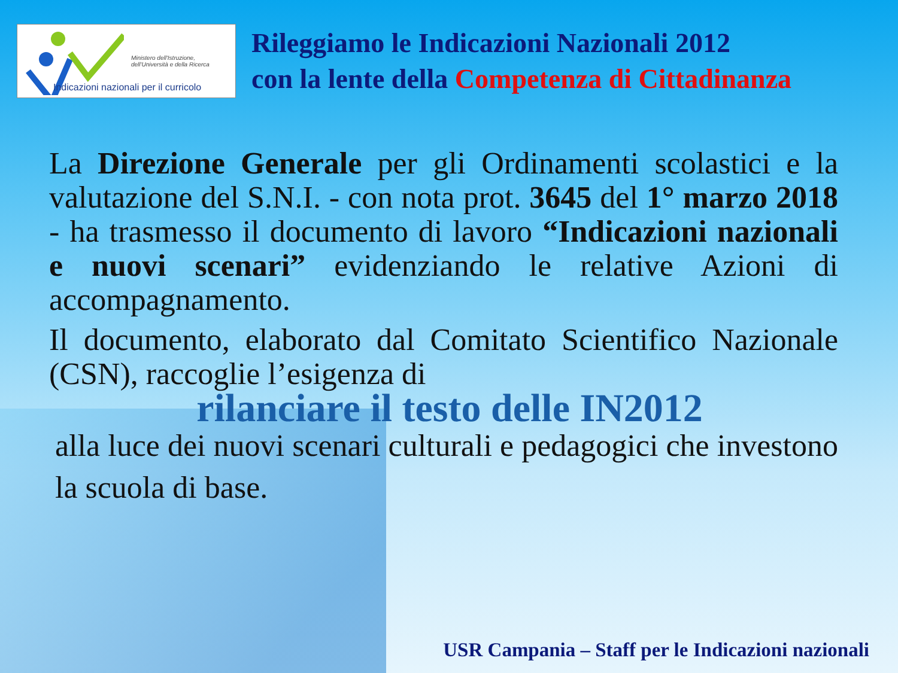Ministero dell'Istruzione,
dell'Università e della Ricerca
Indicazioni nazionali per il curricolo
Rileggiamo le Indicazioni Nazionali 2012
con la lente della Competenza di Cittadinanza
La Direzione Generale per gli Ordinamenti scolastici e la valutazione del S.N.I. - con nota prot. 3645 del 1° marzo 2018 - ha trasmesso il documento di lavoro “Indicazioni nazionali e nuovi scenari” evidenziando le relative Azioni di accompagnamento.
Il documento, elaborato dal Comitato Scientifico Nazionale (CSN), raccoglie l’esigenza di
rilanciare il testo delle IN2012
alla luce dei nuovi scenari culturali e pedagogici che investono la scuola di base.
USR Campania – Staff per le Indicazioni nazionali